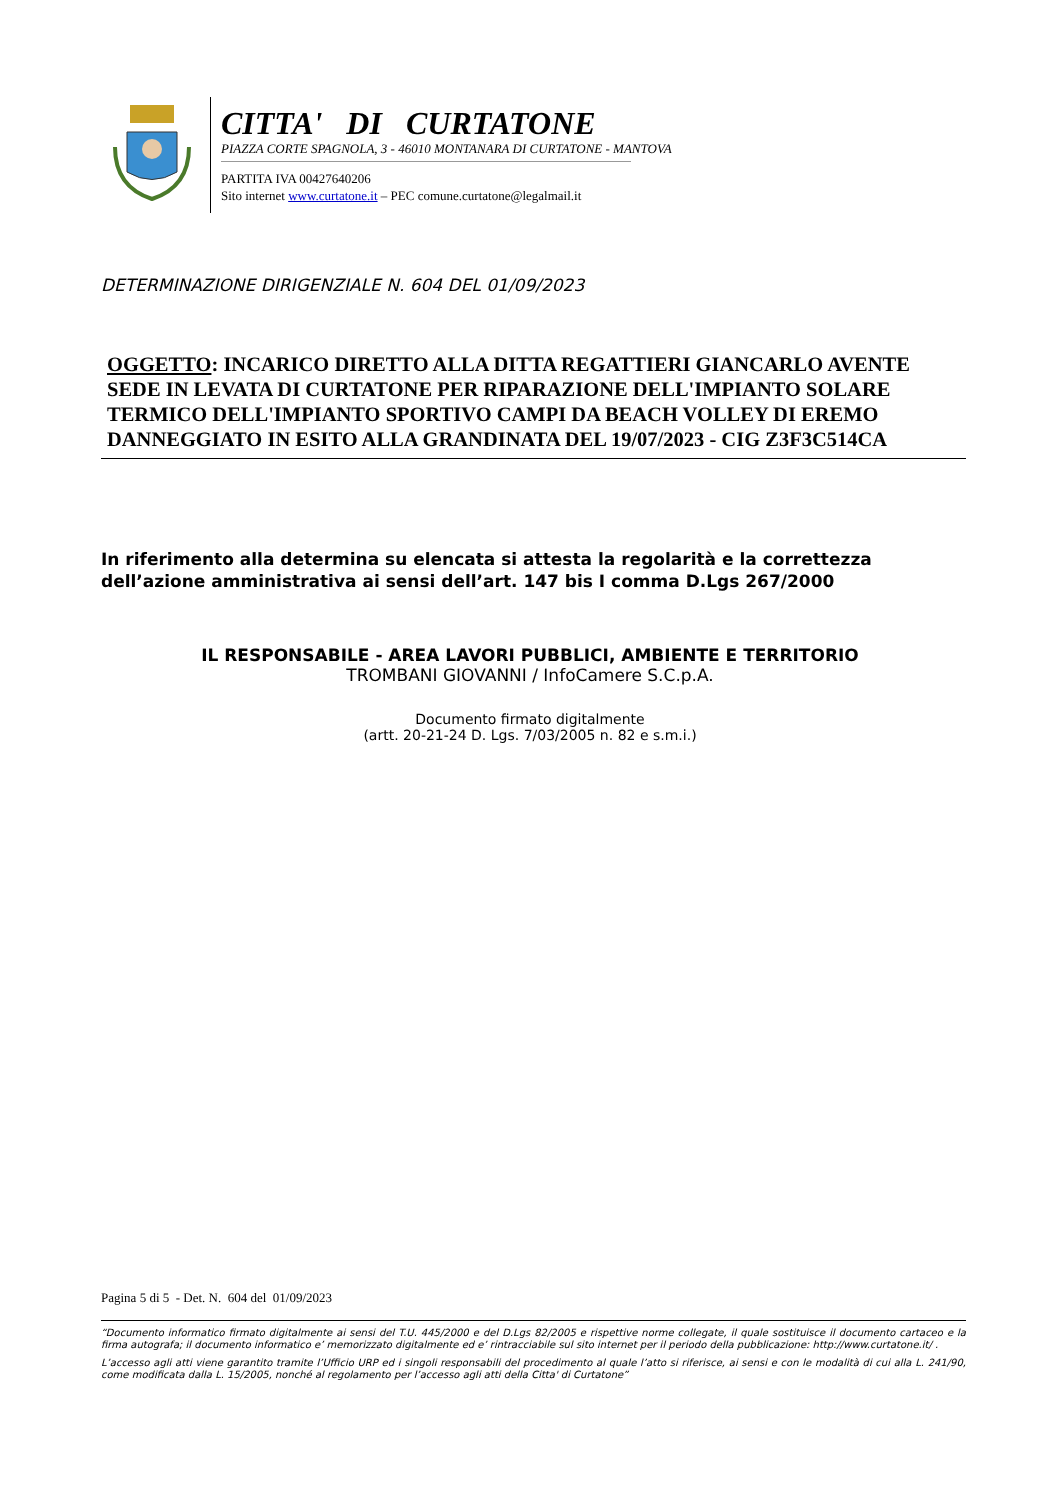CITTA' DI CURTATONE
PIAZZA CORTE SPAGNOLA, 3 - 46010 MONTANARA DI CURTATONE - MANTOVA
PARTITA IVA 00427640206
Sito internet www.curtatone.it – PEC comune.curtatone@legalmail.it
DETERMINAZIONE DIRIGENZIALE N. 604 DEL 01/09/2023
OGGETTO: INCARICO DIRETTO ALLA DITTA REGATTIERI GIANCARLO AVENTE SEDE IN LEVATA DI CURTATONE PER RIPARAZIONE DELL'IMPIANTO SOLARE TERMICO DELL'IMPIANTO SPORTIVO CAMPI DA BEACH VOLLEY DI EREMO DANNEGGIATO IN ESITO ALLA GRANDINATA DEL 19/07/2023 - CIG Z3F3C514CA
In riferimento alla determina su elencata si attesta la regolarità e la correttezza
dell’azione amministrativa ai sensi dell’art. 147 bis I comma D.Lgs 267/2000
IL RESPONSABILE - AREA LAVORI PUBBLICI, AMBIENTE E TERRITORIO
TROMBANI GIOVANNI / InfoCamere S.C.p.A.
Documento firmato digitalmente
(artt. 20-21-24 D. Lgs. 7/03/2005 n. 82 e s.m.i.)
Pagina 5 di 5 - Det. N. 604 del 01/09/2023
“Documento informatico firmato digitalmente ai sensi del T.U. 445/2000 e del D.Lgs 82/2005 e rispettive norme collegate, il quale sostituisce il documento cartaceo e la firma autografa; il documento informatico e’ memorizzato digitalmente ed e’ rintracciabile sul sito internet per il periodo della pubblicazione: http://www.curtatone.it/ .
L’accesso agli atti viene garantito tramite l’Ufficio URP ed i singoli responsabili del procedimento al quale l’atto si riferisce, ai sensi e con le modalità di cui alla L. 241/90, come modificata dalla L. 15/2005, nonché al regolamento per l’accesso agli atti della Citta' di Curtatone”